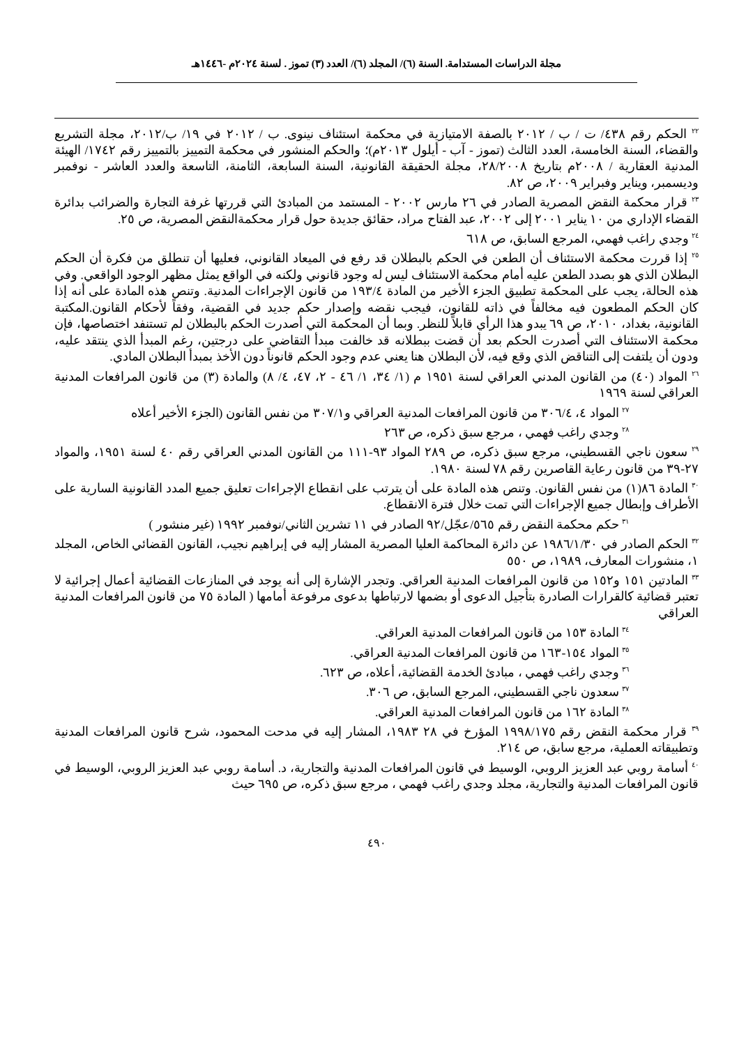مجلة الدراسات المستدامة. السنة (٦)/ المجلد (٦)/ العدد (٣) تموز . لسنة ٢٠٢٤م -١٤٤٦هـ
<sup>٢٢</sup> الحكم رقم ٤٣٨/ ت / ب / ٢٠١٢ بالصفة الامتيازية في محكمة استئناف نينوى. ب / ٢٠١٢ في ١٩/ ب/٢٠١٢، مجلة التشريع والقضاء، السنة الخامسة، العدد الثالث (تموز - آب - أيلول ٢٠١٣م)؛ والحكم المنشور في محكمة التمييز بالتمييز رقم ١٧٤٢/ الهيئة المدنية العقارية / ٢٠٠٨م بتاريخ ٢٨/٢٠٠٨، مجلة الحقيقة القانونية، السنة السابعة، الثامنة، التاسعة والعدد العاشر - نوفمبر وديسمبر، ويناير وفبراير ٢٠٠٩، ص ٨٢.
<sup>٢٣</sup> قرار محكمة النقض المصرية الصادر في ٢٦ مارس ٢٠٠٢ - المستمد من المبادئ التي قررتها غرفة التجارة والضرائب بدائرة القضاء الإداري من ١٠ يناير ٢٠٠١ إلى ٢٠٠٢، عبد الفتاح مراد، حقائق جديدة حول قرار محكمةالنقض المصرية، ص ٢٥.
<sup>٢٤</sup> وجدي راغب فهمي، المرجع السابق، ص ٦١٨
<sup>٢٥</sup> إذا قررت محكمة الاستئناف أن الطعن في الحكم بالبطلان قد رفع في الميعاد القانوني، فعليها أن تنطلق من فكرة أن الحكم البطلان الذي هو بصدد الطعن عليه أمام محكمة الاستئناف ليس له وجود قانوني ولكنه في الواقع يمثل مظهر الوجود الواقعي. وفي هذه الحالة، يجب على المحكمة تطبيق الجزء الأخير من المادة ١٩٣/٤ من قانون الإجراءات المدنية. وتنص هذه المادة على أنه إذا كان الحكم المطعون فيه مخالفاً في ذاته للقانون، فيجب نقضه وإصدار حكم جديد في القضية، وفقاً لأحكام القانون.المكتبة القانونية، بغداد، ٢٠١٠، ص ٦٩ يبدو هذا الرأي قابلاً للنظر. وبما أن المحكمة التي أصدرت الحكم بالبطلان لم تستنفد اختصاصها، فإن محكمة الاستئناف التي أصدرت الحكم بعد أن قضت ببطلانه قد خالفت مبدأ التقاضي على درجتين، رغم المبدأ الذي ينتقد عليه، ودون أن يلتفت إلى التناقض الذي وقع فيه، لأن البطلان هنا يعني عدم وجود الحكم قانوناً دون الأخذ بمبدأ البطلان المادي.
<sup>٢٦</sup> المواد (٤٠) من القانون المدني العراقي لسنة ١٩٥١ م (١/ ٣٤، ١/ ٤٦ - ٢، ٤٧، ٤/ ٨) والمادة (٣) من قانون المرافعات المدنية العراقي لسنة ١٩٦٩
<sup>٢٧</sup> المواد ٤، ٣٠٦/٤ من قانون المرافعات المدنية العراقي و٣٠٧/١ من نفس القانون (الجزء الأخير أعلاه
<sup>٢٨</sup> وجدي راغب فهمي ، مرجع سبق ذكره، ص ٢٦٣
<sup>٢٩</sup> سعون ناجي القسطيني، مرجع سبق ذكره، ص ٢٨٩ المواد ٩٣-١١١ من القانون المدني العراقي رقم ٤٠ لسنة ١٩٥١، والمواد ٢٧-٣٩ من قانون رعاية القاصرين رقم ٧٨ لسنة ١٩٨٠.
<sup>٣٠</sup> المادة ٨٦(١) من نفس القانون. وتنص هذه المادة على أن يترتب على انقطاع الإجراءات تعليق جميع المدد القانونية السارية على الأطراف وإبطال جميع الإجراءات التي تمت خلال فترة الانقطاع.
<sup>٣١</sup> حكم محكمة النقض رقم ٥٦٥/عجّل/٩٢ الصادر في ١١ تشرين الثاني/نوفمبر ١٩٩٢ (غير منشور )
<sup>٣٢</sup> الحكم الصادر في ١٩٨٦/١/٣٠ عن دائرة المحاكمة العليا المصرية المشار إليه في إبراهيم نجيب، القانون القضائي الخاص، المجلد ١، منشورات المعارف، ١٩٨٩، ص ٥٥٠
<sup>٣٣</sup> المادتين ١٥١ و١٥٢ من قانون المرافعات المدنية العراقي. وتجدر الإشارة إلى أنه يوجد في المنازعات القضائية أعمال إجرائية لا تعتبر قضائية كالقرارات الصادرة بتأجيل الدعوى أو بضمها لارتباطها بدعوى مرفوعة أمامها ( المادة ٧٥ من قانون المرافعات المدنية العراقي
<sup>٣٤</sup> المادة ١٥٣ من قانون المرافعات المدنية العراقي.
<sup>٣٥</sup> المواد ١٥٤-١٦٣ من قانون المرافعات المدنية العراقي.
<sup>٣٦</sup> وجدي راغب فهمي ، مبادئ الخدمة القضائية، أعلاه، ص ٦٢٣.
<sup>٣٧</sup> سعدون ناجي القسطيني، المرجع السابق، ص ٣٠٦.
<sup>٣٨</sup> المادة ١٦٢ من قانون المرافعات المدنية العراقي.
<sup>٣٩</sup> قرار محكمة النقض رقم ١٩٩٨/١٧٥ المؤرخ في ٢٨ ١٩٨٣، المشار إليه في مدحت المحمود، شرح قانون المرافعات المدنية وتطبيقاته العملية، مرجع سابق، ص ٢١٤.
<sup>٤٠</sup> أسامة روبي عبد العزيز الروبي، الوسيط في قانون المرافعات المدنية والتجارية، د. أسامة روبي عبد العزيز الروبي، الوسيط في قانون المرافعات المدنية والتجارية، مجلد وجدي راغب فهمي ، مرجع سبق ذكره، ص ٦٩٥ حيث
٤٩٠